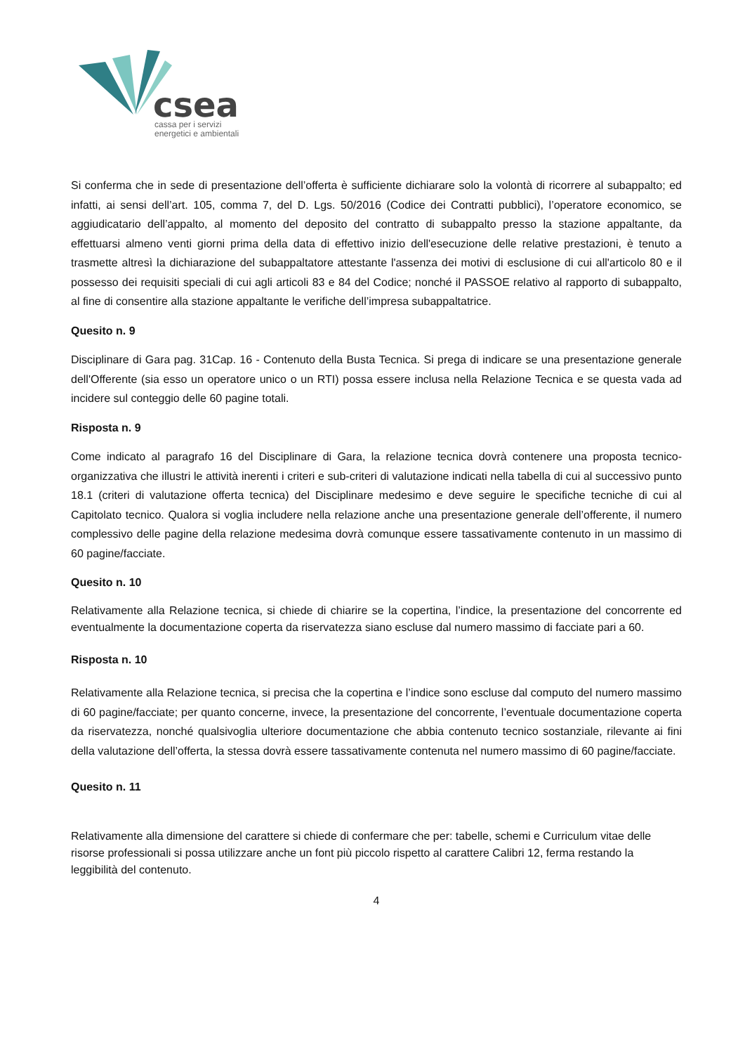csea
cassa per i servizi
energetici e ambientali
Si conferma che in sede di presentazione dell’offerta è sufficiente dichiarare solo la volontà di ricorrere al subappalto; ed infatti, ai sensi dell’art. 105, comma 7, del D. Lgs. 50/2016 (Codice dei Contratti pubblici), l’operatore economico, se aggiudicatario dell’appalto, al momento del deposito del contratto di subappalto presso la stazione appaltante, da effettuarsi almeno venti giorni prima della data di effettivo inizio dell'esecuzione delle relative prestazioni, è tenuto a trasmette altresì la dichiarazione del subappaltatore attestante l'assenza dei motivi di esclusione di cui all'articolo 80 e il possesso dei requisiti speciali di cui agli articoli 83 e 84 del Codice; nonché il PASSOE relativo al rapporto di subappalto, al fine di consentire alla stazione appaltante le verifiche dell’impresa subappaltatrice.
Quesito n. 9
Disciplinare di Gara pag. 31Cap. 16 - Contenuto della Busta Tecnica. Si prega di indicare se una presentazione generale dell'Offerente (sia esso un operatore unico o un RTI) possa essere inclusa nella Relazione Tecnica e se questa vada ad incidere sul conteggio delle 60 pagine totali.
Risposta n. 9
Come indicato al paragrafo 16 del Disciplinare di Gara, la relazione tecnica dovrà contenere una proposta tecnico-organizzativa che illustri le attività inerenti i criteri e sub-criteri di valutazione indicati nella tabella di cui al successivo punto 18.1 (criteri di valutazione offerta tecnica) del Disciplinare medesimo e deve seguire le specifiche tecniche di cui al Capitolato tecnico. Qualora si voglia includere nella relazione anche una presentazione generale dell’offerente, il numero complessivo delle pagine della relazione medesima dovrà comunque essere tassativamente contenuto in un massimo di 60 pagine/facciate.
Quesito n. 10
Relativamente alla Relazione tecnica, si chiede di chiarire se la copertina, l’indice, la presentazione del concorrente ed eventualmente la documentazione coperta da riservatezza siano escluse dal numero massimo di facciate pari a 60.
Risposta n. 10
Relativamente alla Relazione tecnica, si precisa che la copertina e l’indice sono escluse dal computo del numero massimo di 60 pagine/facciate; per quanto concerne, invece, la presentazione del concorrente, l’eventuale documentazione coperta da riservatezza, nonché qualsivoglia ulteriore documentazione che abbia contenuto tecnico sostanziale, rilevante ai fini della valutazione dell’offerta, la stessa dovrà essere tassativamente contenuta nel numero massimo di 60 pagine/facciate.
Quesito n. 11
Relativamente alla dimensione del carattere si chiede di confermare che per: tabelle, schemi e Curriculum vitae delle risorse professionali si possa utilizzare anche un font più piccolo rispetto al carattere Calibri 12, ferma restando la leggibilità del contenuto.
4